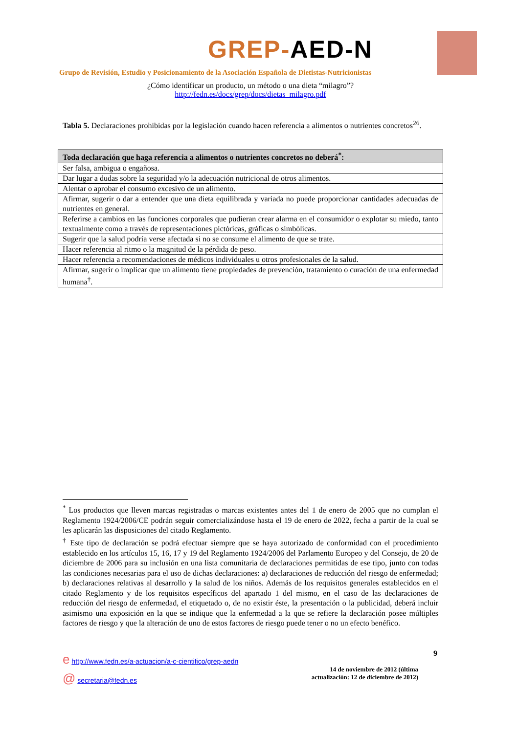GREP-AED-N
Grupo de Revisión, Estudio y Posicionamiento de la Asociación Española de Dietistas-Nutricionistas
¿Cómo identificar un producto, un método o una dieta “milagro”?
http://fedn.es/docs/grep/docs/dietas_milagro.pdf
Tabla 5. Declaraciones prohibidas por la legislación cuando hacen referencia a alimentos o nutrientes concretos<sup>26</sup>.
| Toda declaración que haga referencia a alimentos o nutrientes concretos no deberá<sup>*</sup>: |
| --- |
| Ser falsa, ambigua o engañosa. |
| Dar lugar a dudas sobre la seguridad y/o la adecuación nutricional de otros alimentos. |
| Alentar o aprobar el consumo excesivo de un alimento. |
| Afirmar, sugerir o dar a entender que una dieta equilibrada y variada no puede proporcionar cantidades adecuadas de nutrientes en general. |
| Referirse a cambios en las funciones corporales que pudieran crear alarma en el consumidor o explotar su miedo, tanto textualmente como a través de representaciones pictóricas, gráficas o simbólicas. |
| Sugerir que la salud podría verse afectada si no se consume el alimento de que se trate. |
| Hacer referencia al ritmo o la magnitud de la pérdida de peso. |
| Hacer referencia a recomendaciones de médicos individuales u otros profesionales de la salud. |
| Afirmar, sugerir o implicar que un alimento tiene propiedades de prevención, tratamiento o curación de una enfermedad humana<sup>†</sup>. |
<sup>*</sup> Los productos que lleven marcas registradas o marcas existentes antes del 1 de enero de 2005 que no cumplan el Reglamento 1924/2006/CE podrán seguir comercializándose hasta el 19 de enero de 2022, fecha a partir de la cual se les aplicarán las disposiciones del citado Reglamento.
<sup>†</sup> Este tipo de declaración se podrá efectuar siempre que se haya autorizado de conformidad con el procedimiento establecido en los artículos 15, 16, 17 y 19 del Reglamento 1924/2006 del Parlamento Europeo y del Consejo, de 20 de diciembre de 2006 para su inclusión en una lista comunitaria de declaraciones permitidas de ese tipo, junto con todas las condiciones necesarias para el uso de dichas declaraciones: a) declaraciones de reducción del riesgo de enfermedad; b) declaraciones relativas al desarrollo y la salud de los niños. Además de los requisitos generales establecidos en el citado Reglamento y de los requisitos específicos del apartado 1 del mismo, en el caso de las declaraciones de reducción del riesgo de enfermedad, el etiquetado o, de no existir éste, la presentación o la publicidad, deberá incluir asimismo una exposición en la que se indique que la enfermedad a la que se refiere la declaración posee múltiples factores de riesgo y que la alteración de uno de estos factores de riesgo puede tener o no un efecto benéfico.
9
e http://www.fedn.es/a-actuacion/a-c-cientifico/grep-aedn
@ secretaria@fedn.es
14 de noviembre de 2012 (última actualización: 12 de diciembre de 2012)